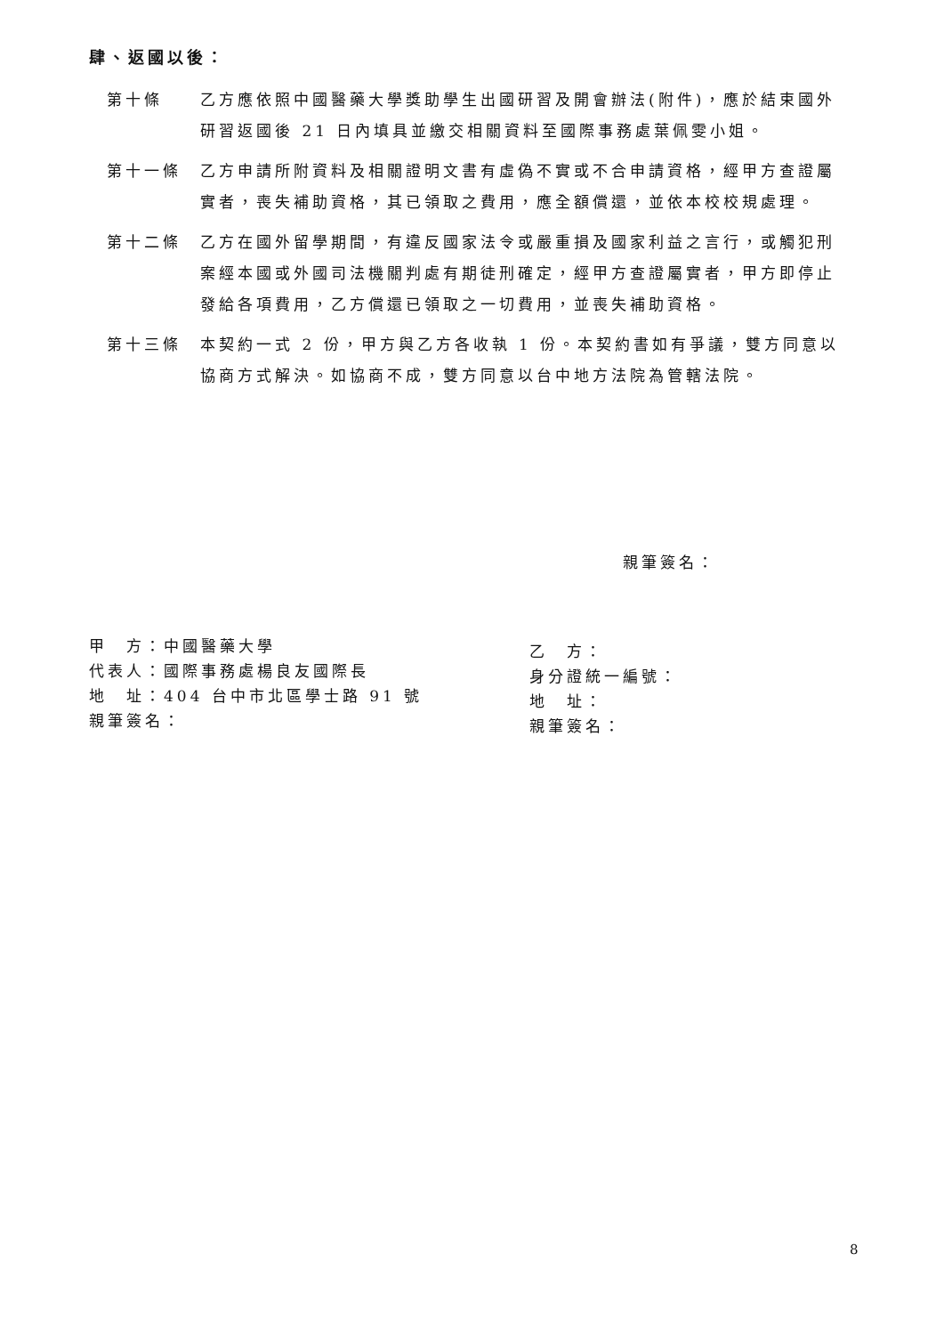肆、返國以後：
第十條 乙方應依照中國醫藥大學獎助學生出國研習及開會辦法(附件)，應於結束國外研習返國後 21 日內填具並繳交相關資料至國際事務處葉佩雯小姐。
第十一條 乙方申請所附資料及相關證明文書有虛偽不實或不合申請資格，經甲方查證屬實者，喪失補助資格，其已領取之費用，應全額償還，並依本校校規處理。
第十二條 乙方在國外留學期間，有違反國家法令或嚴重損及國家利益之言行，或觸犯刑案經本國或外國司法機關判處有期徒刑確定，經甲方查證屬實者，甲方即停止發給各項費用，乙方償還已領取之一切費用，並喪失補助資格。
第十三條 本契約一式 2 份，甲方與乙方各收執 1 份。本契約書如有爭議，雙方同意以協商方式解決。如協商不成，雙方同意以台中地方法院為管轄法院。
親筆簽名：
甲　方：中國醫藥大學
代表人：國際事務處楊良友國際長
地　址：404 台中市北區學士路 91 號
親筆簽名：
乙　方：
身分證統一編號：
地　址：
親筆簽名：
8